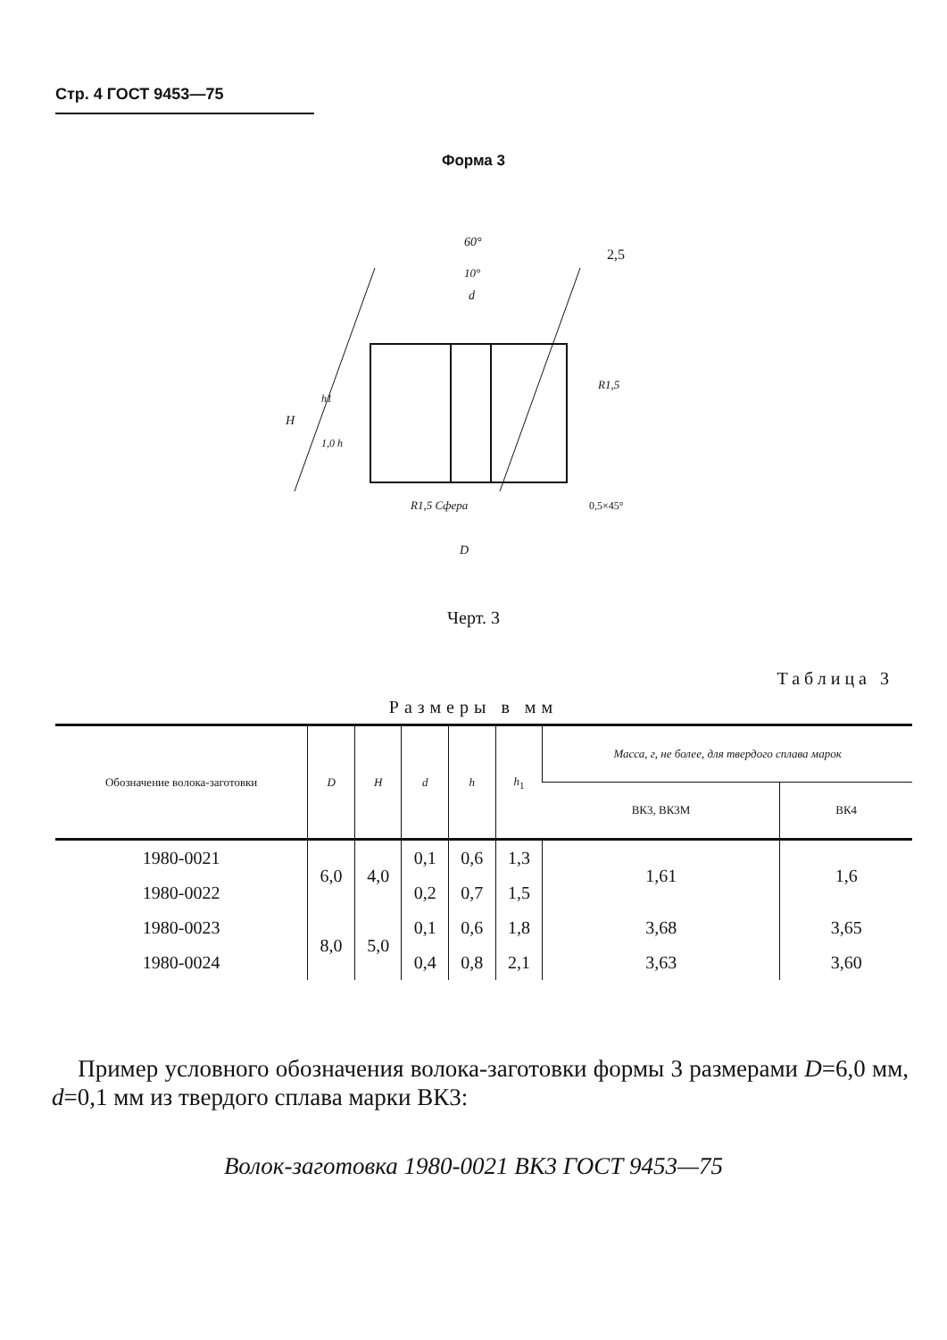Стр. 4 ГОСТ 9453—75
Форма 3
60°
10°
d
2,5
R1,5
R1,5 Сфера
0,5×45°
D
H
h1
1,0 h
Черт. 3
Таблица 3
Размеры в мм
| Обозначение волока-заготовки | D | H | d | h | h<sub>1</sub> | Масса, г, не более, для твердого сплава марок | |
| --- | --- | --- | --- | --- | --- | --- | --- |
| | | | | | | ВК3, ВК3М | ВК4 |
| 1980-0021 | 6,0 | 4,0 | 0,1 | 0,6 | 1,3 | 1,61 | 1,6 |
| 1980-0022 | | | 0,2 | 0,7 | 1,5 | | |
| 1980-0023 | 8,0 | 5,0 | 0,1 | 0,6 | 1,8 | 3,68 | 3,65 |
| 1980-0024 | | | 0,4 | 0,8 | 2,1 | 3,63 | 3,60 |
Пример условного обозначения волока-заготовки формы 3 размерами D=6,0 мм, d=0,1 мм из твердого сплава марки ВК3:
Волок-заготовка 1980-0021 ВК3 ГОСТ 9453—75